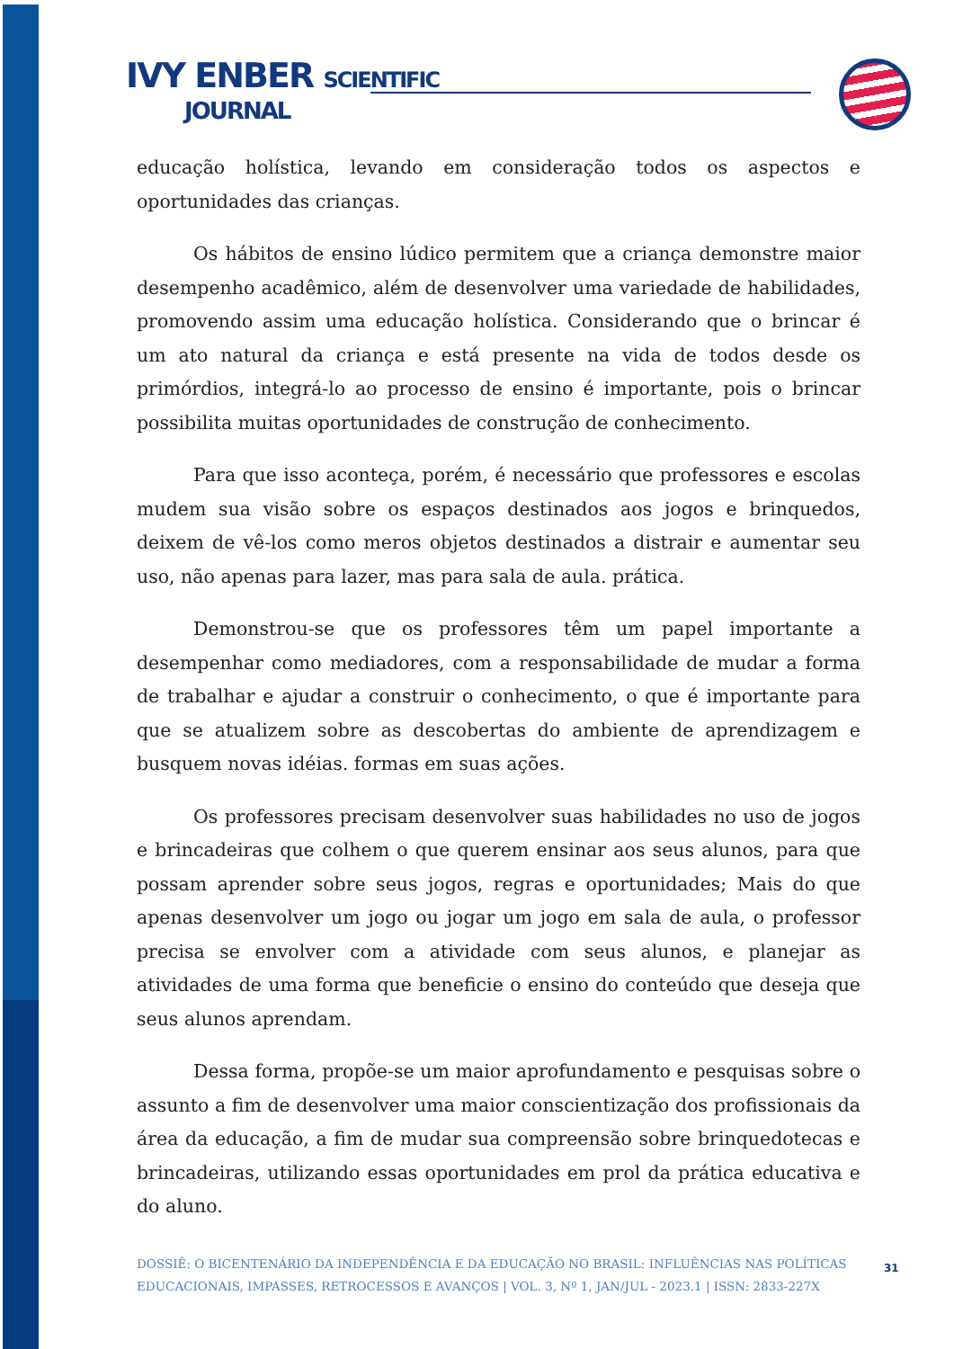IVY ENBER SCIENTIFIC
JOURNAL
educação holística, levando em consideração todos os aspectos e oportunidades das crianças.
Os hábitos de ensino lúdico permitem que a criança demonstre maior desempenho acadêmico, além de desenvolver uma variedade de habilidades, promovendo assim uma educação holística. Considerando que o brincar é um ato natural da criança e está presente na vida de todos desde os primórdios, integrá-lo ao processo de ensino é importante, pois o brincar possibilita muitas oportunidades de construção de conhecimento.
Para que isso aconteça, porém, é necessário que professores e escolas mudem sua visão sobre os espaços destinados aos jogos e brinquedos, deixem de vê-los como meros objetos destinados a distrair e aumentar seu uso, não apenas para lazer, mas para sala de aula. prática.
Demonstrou-se que os professores têm um papel importante a desempenhar como mediadores, com a responsabilidade de mudar a forma de trabalhar e ajudar a construir o conhecimento, o que é importante para que se atualizem sobre as descobertas do ambiente de aprendizagem e busquem novas idéias. formas em suas ações.
Os professores precisam desenvolver suas habilidades no uso de jogos e brincadeiras que colhem o que querem ensinar aos seus alunos, para que possam aprender sobre seus jogos, regras e oportunidades; Mais do que apenas desenvolver um jogo ou jogar um jogo em sala de aula, o professor precisa se envolver com a atividade com seus alunos, e planejar as atividades de uma forma que beneficie o ensino do conteúdo que deseja que seus alunos aprendam.
Dessa forma, propõe-se um maior aprofundamento e pesquisas sobre o assunto a fim de desenvolver uma maior conscientização dos profissionais da área da educação, a fim de mudar sua compreensão sobre brinquedotecas e brincadeiras, utilizando essas oportunidades em prol da prática educativa e do aluno.
DOSSIÊ: O BICENTENÁRIO DA INDEPENDÊNCIA E DA EDUCAÇÃO NO BRASIL: INFLUÊNCIAS NAS POLÍTICAS EDUCACIONAIS, IMPASSES, RETROCESSOS E AVANÇOS | VOL. 3, Nº 1, JAN/JUL - 2023.1 | ISSN: 2833-227X
31